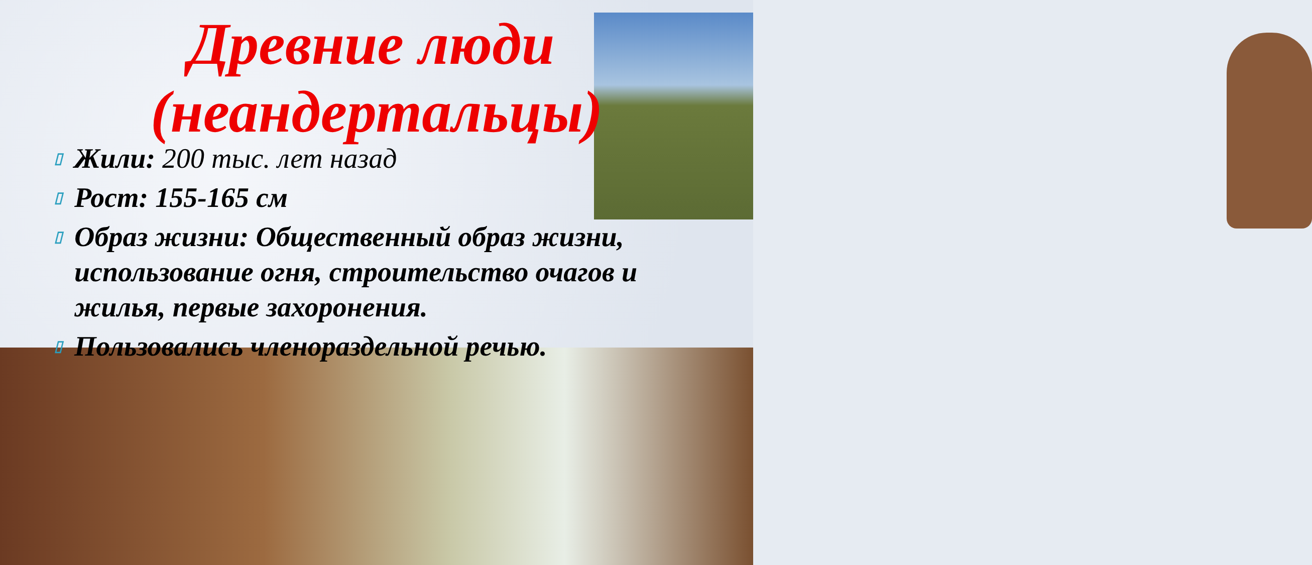Древние люди (неандертальцы)
▯ Жили: 200 тыс. лет назад
▯ Рост: 155-165 см
▯ Образ жизни: Общественный образ жизни, использование огня, строительство очагов и жилья, первые захоронения.
▯ Пользовались членораздельной речью.